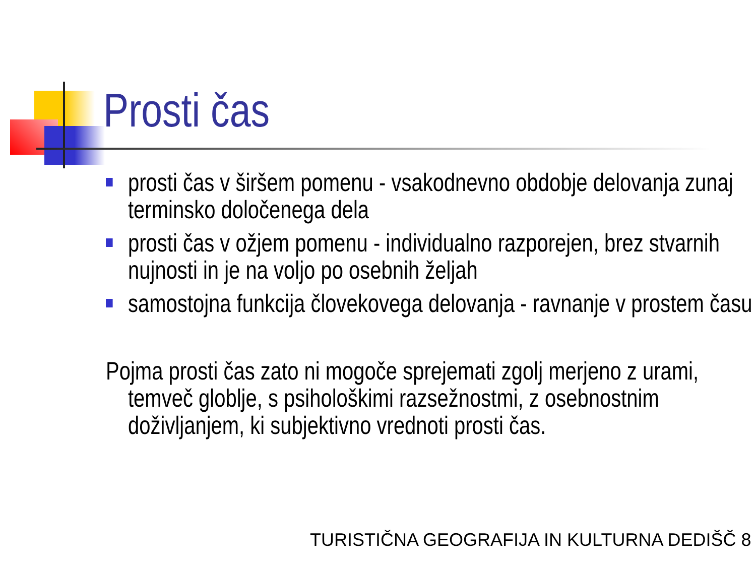Prosti čas
prosti čas v širšem pomenu - vsakodnevno obdobje delovanja zunaj terminsko določenega dela
prosti čas v ožjem pomenu - individualno razporejen, brez stvarnih nujnosti in je na voljo po osebnih željah
samostojna funkcija človekovega delovanja - ravnanje v prostem času
Pojma prosti čas zato ni mogoče sprejemati zgolj merjeno z urami, temveč globlje, s psihološkimi razsežnostmi, z osebnostnim doživljanjem, ki subjektivno vrednoti prosti čas.
TURISTIČNA GEOGRAFIJA IN KULTURNA DEDIŠČ 8